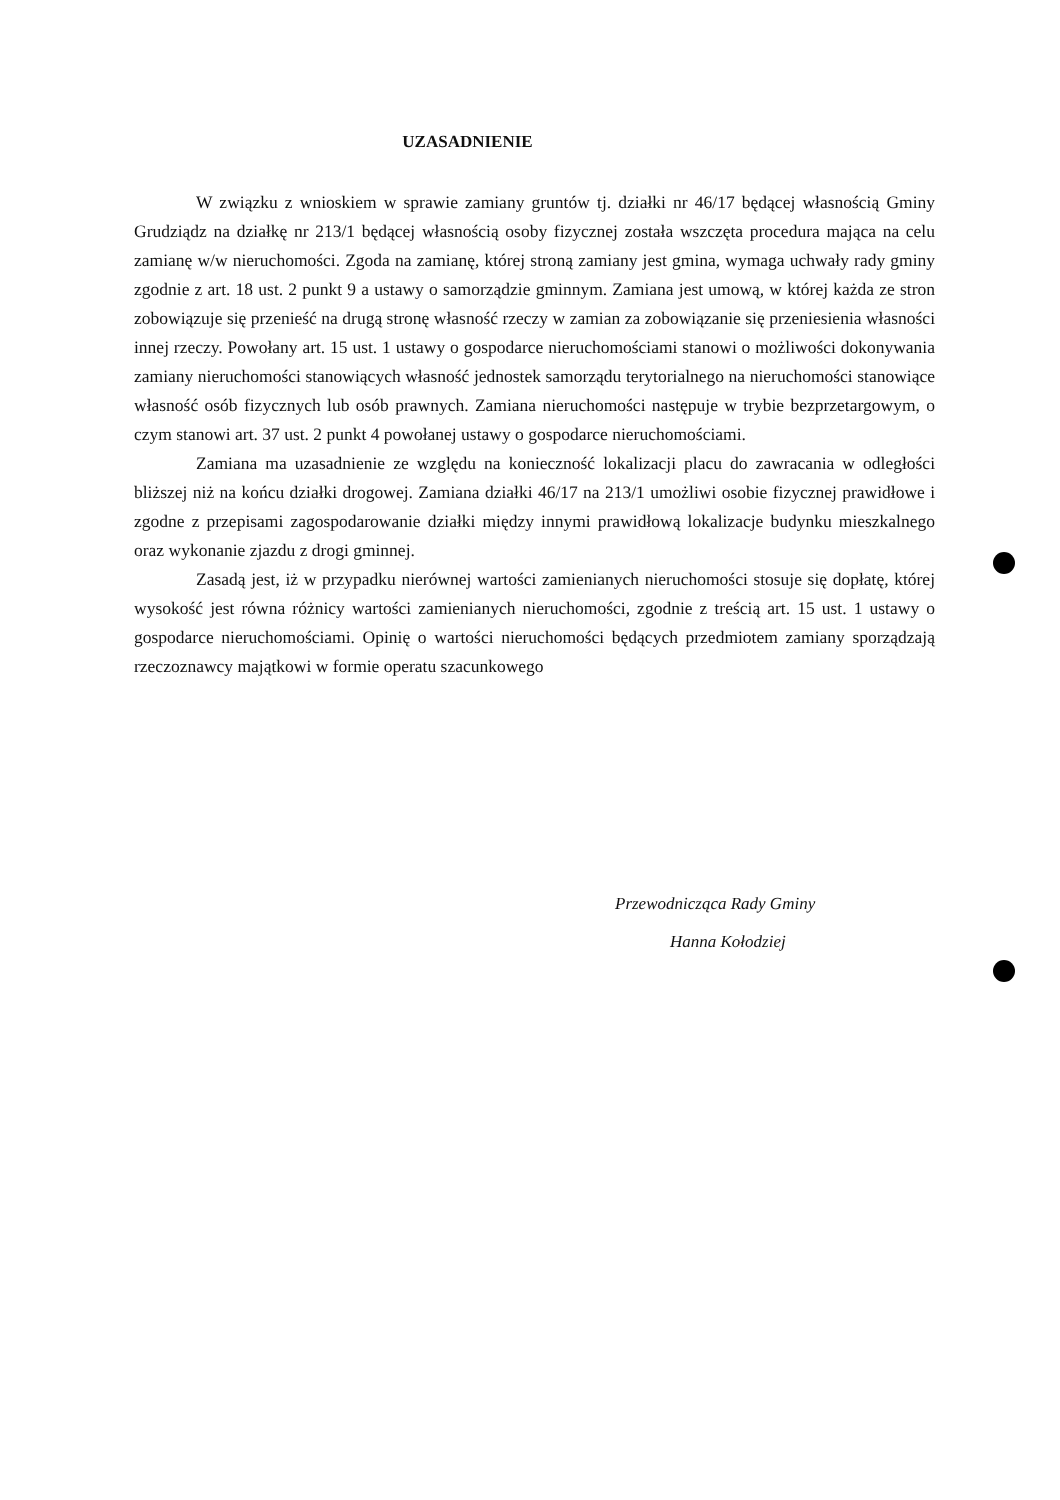UZASADNIENIE
W związku z wnioskiem w sprawie zamiany gruntów tj. działki nr 46/17 będącej własnością Gminy Grudziądz na działkę nr 213/1 będącej własnością osoby fizycznej została wszczęta procedura mająca na celu zamianę w/w nieruchomości. Zgoda na zamianę, której stroną zamiany jest gmina, wymaga uchwały rady gminy zgodnie z art. 18 ust. 2 punkt 9 a ustawy o samorządzie gminnym. Zamiana jest umową, w której każda ze stron zobowiązuje się przenieść na drugą stronę własność rzeczy w zamian za zobowiązanie się przeniesienia własności innej rzeczy. Powołany art. 15 ust. 1 ustawy o gospodarce nieruchomościami stanowi o możliwości dokonywania zamiany nieruchomości stanowiących własność jednostek samorządu terytorialnego na nieruchomości stanowiące własność osób fizycznych lub osób prawnych. Zamiana nieruchomości następuje w trybie bezprzetargowym, o czym stanowi art. 37 ust. 2 punkt 4 powołanej ustawy o gospodarce nieruchomościami.
Zamiana ma uzasadnienie ze względu na konieczność lokalizacji placu do zawracania w odległości bliższej niż na końcu działki drogowej. Zamiana działki 46/17 na 213/1 umożliwi osobie fizycznej prawidłowe i zgodne z przepisami zagospodarowanie działki między innymi prawidłową lokalizacje budynku mieszkalnego oraz wykonanie zjazdu z drogi gminnej.
Zasadą jest, iż w przypadku nierównej wartości zamienianych nieruchomości stosuje się dopłatę, której wysokość jest równa różnicy wartości zamienianych nieruchomości, zgodnie z treścią art. 15 ust. 1 ustawy o gospodarce nieruchomościami. Opinię o wartości nieruchomości będących przedmiotem zamiany sporządzają rzeczoznawcy majątkowi w formie operatu szacunkowego
Przewodnicząca Rady Gminy
Hanna Kołodziej